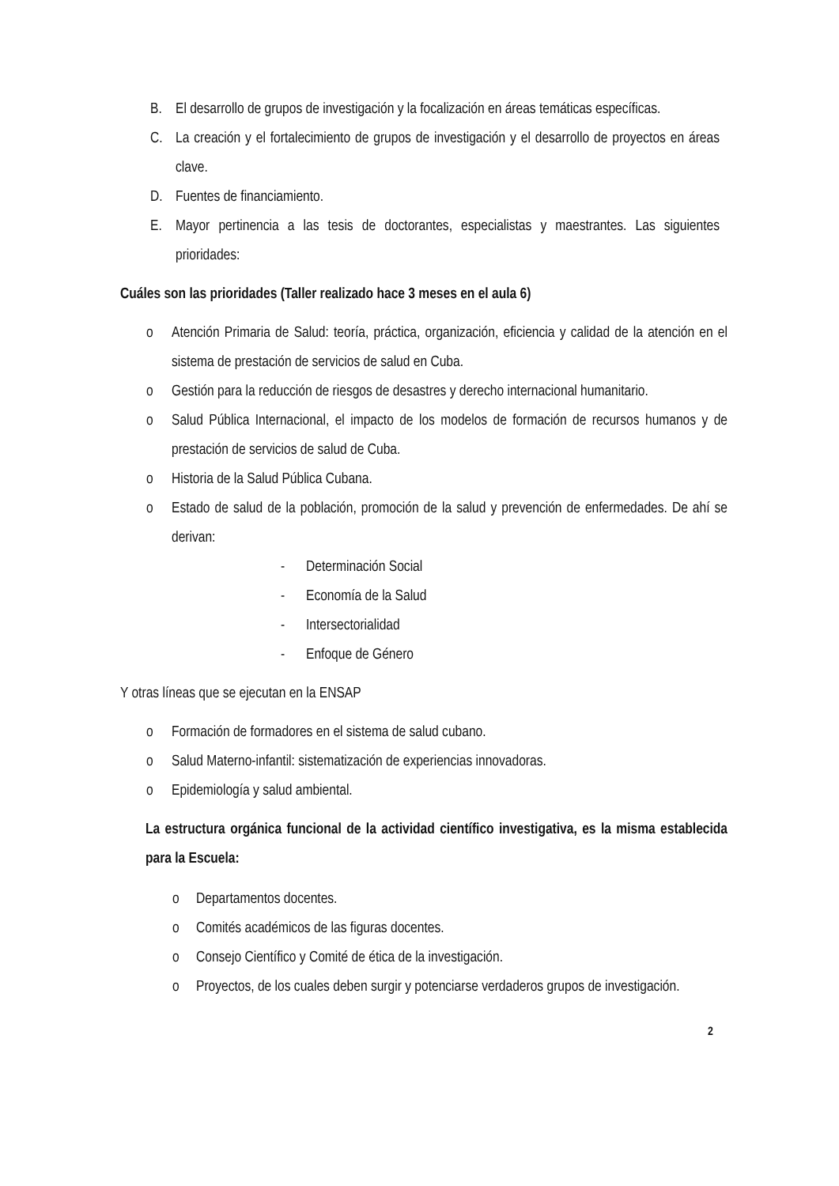B. El desarrollo de grupos de investigación y la focalización en áreas temáticas específicas.
C. La creación y el fortalecimiento de grupos de investigación y el desarrollo de proyectos en áreas clave.
D. Fuentes de financiamiento.
E. Mayor pertinencia a las tesis de doctorantes, especialistas y maestrantes. Las siguientes prioridades:
Cuáles son las prioridades (Taller realizado hace 3 meses en el aula 6)
o Atención Primaria de Salud: teoría, práctica, organización, eficiencia y calidad de la atención en el sistema de prestación de servicios de salud en Cuba.
o Gestión para la reducción de riesgos de desastres y derecho internacional humanitario.
o Salud Pública Internacional, el impacto de los modelos de formación de recursos humanos y de prestación de servicios de salud de Cuba.
o Historia de la Salud Pública Cubana.
o Estado de salud de la población, promoción de la salud y prevención de enfermedades. De ahí se derivan:
- Determinación Social
- Economía de la Salud
- Intersectorialidad
- Enfoque de Género
Y otras líneas que se ejecutan en la ENSAP
o Formación de formadores en el sistema de salud cubano.
o Salud Materno-infantil: sistematización de experiencias innovadoras.
o Epidemiología y salud ambiental.
La estructura orgánica funcional de la actividad científico investigativa, es la misma establecida para la Escuela:
o Departamentos docentes.
o Comités académicos de las figuras docentes.
o Consejo Científico y Comité de ética de la investigación.
o Proyectos, de los cuales deben surgir y potenciarse verdaderos grupos de investigación.
2